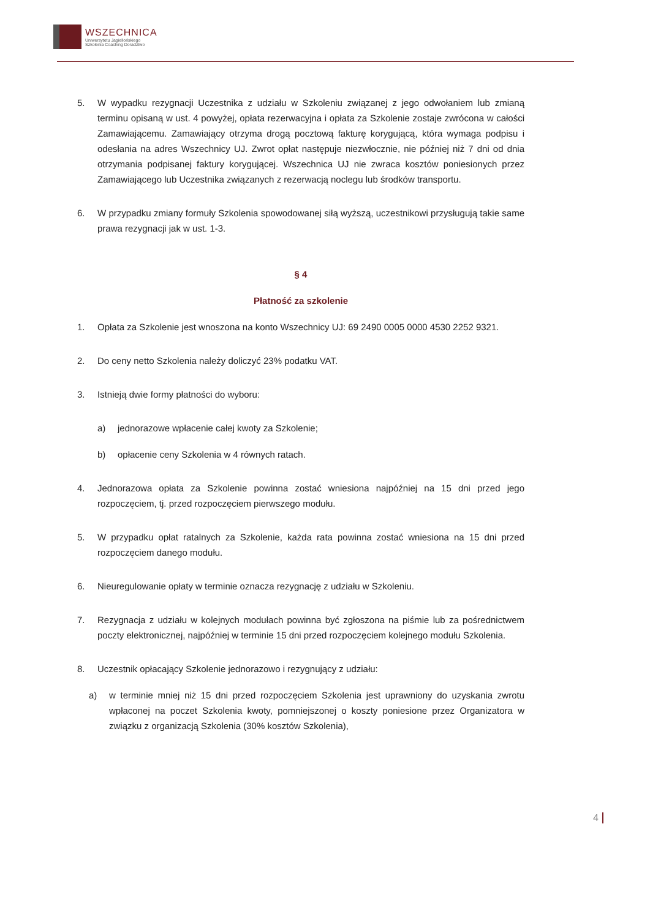WSZECHNICA
Uniwersytetu Jagiellońskiego
Szkolenia Coaching Doradztwo
5. W wypadku rezygnacji Uczestnika z udziału w Szkoleniu związanej z jego odwołaniem lub zmianą terminu opisaną w ust. 4 powyżej, opłata rezerwacyjna i opłata za Szkolenie zostaje zwrócona w całości Zamawiającemu. Zamawiający otrzyma drogą pocztową fakturę korygującą, która wymaga podpisu i odesłania na adres Wszechnicy UJ. Zwrot opłat następuje niezwłocznie, nie później niż 7 dni od dnia otrzymania podpisanej faktury korygującej. Wszechnica UJ nie zwraca kosztów poniesionych przez Zamawiającego lub Uczestnika związanych z rezerwacją noclegu lub środków transportu.
6. W przypadku zmiany formuły Szkolenia spowodowanej siłą wyższą, uczestnikowi przysługują takie same prawa rezygnacji jak w ust. 1-3.
§ 4
Płatność za szkolenie
1. Opłata za Szkolenie jest wnoszona na konto Wszechnicy UJ: 69 2490 0005 0000 4530 2252 9321.
2. Do ceny netto Szkolenia należy doliczyć 23% podatku VAT.
3. Istnieją dwie formy płatności do wyboru:
a) jednorazowe wpłacenie całej kwoty za Szkolenie;
b) opłacenie ceny Szkolenia w 4 równych ratach.
4. Jednorazowa opłata za Szkolenie powinna zostać wniesiona najpóźniej na 15 dni przed jego rozpoczęciem, tj. przed rozpoczęciem pierwszego modułu.
5. W przypadku opłat ratalnych za Szkolenie, każda rata powinna zostać wniesiona na 15 dni przed rozpoczęciem danego modułu.
6. Nieuregulowanie opłaty w terminie oznacza rezygnację z udziału w Szkoleniu.
7. Rezygnacja z udziału w kolejnych modułach powinna być zgłoszona na piśmie lub za pośrednictwem poczty elektronicznej, najpóźniej w terminie 15 dni przed rozpoczęciem kolejnego modułu Szkolenia.
8. Uczestnik opłacający Szkolenie jednorazowo i rezygnujący z udziału:
a) w terminie mniej niż 15 dni przed rozpoczęciem Szkolenia jest uprawniony do uzyskania zwrotu wpłaconej na poczet Szkolenia kwoty, pomniejszonej o koszty poniesione przez Organizatora w związku z organizacją Szkolenia (30% kosztów Szkolenia),
4